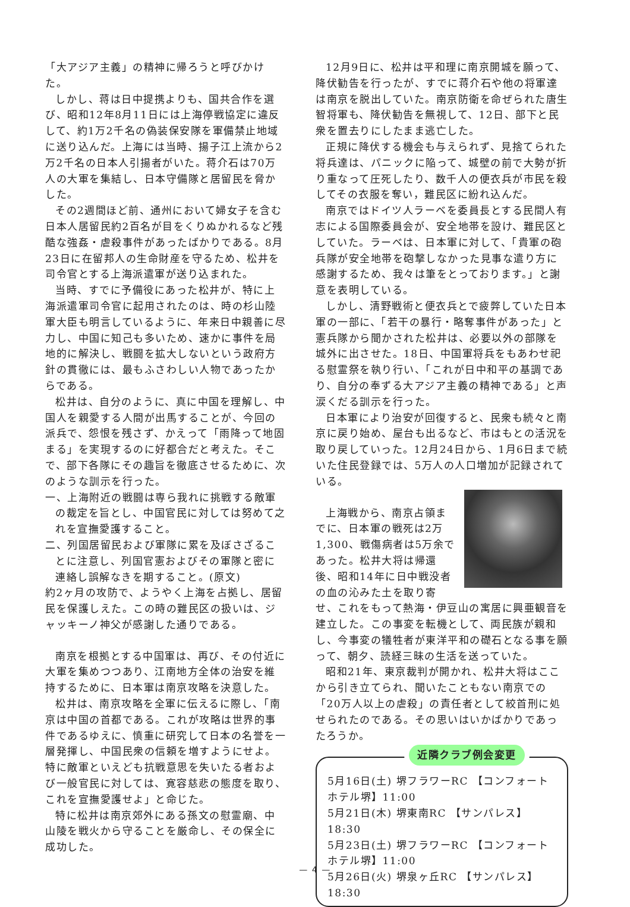「大アジア主義」の精神に帰ろうと呼びかけた。
しかし、蒋は日中提携よりも、国共合作を選び、昭和12年8月11日には上海停戦協定に違反して、約1万2千名の偽装保安隊を軍備禁止地域に送り込んだ。上海には当時、揚子江上流から2万2千名の日本人引揚者がいた。蒋介石は70万人の大軍を集結し、日本守備隊と居留民を脅かした。
その2週間ほど前、通州において婦女子を含む日本人居留民約2百名が目をくりぬかれるなど残酷な強姦・虐殺事件があったばかりである。8月23日に在留邦人の生命財産を守るため、松井を司令官とする上海派遣軍が送り込まれた。
当時、すでに予備役にあった松井が、特に上海派遣軍司令官に起用されたのは、時の杉山陸軍大臣も明言しているように、年来日中親善に尽力し、中国に知己も多いため、速かに事件を局地的に解決し、戦闘を拡大しないという政府方針の貫徹には、最もふさわしい人物であったからである。
松井は、自分のように、真に中国を理解し、中国人を親愛する人間が出馬することが、今回の派兵で、怨恨を残さず、かえって「雨降って地固まる」を実現するのに好都合だと考えた。そこで、部下各隊にその趣旨を徹底させるために、次のような訓示を行った。
一、上海附近の戦闘は専ら我れに挑戦する敵軍の裁定を旨とし、中国官民に対しては努めて之れを宣撫愛護すること。
二、列国居留民および軍隊に累を及ぼさざることに注意し、列国官憲およびその軍隊と密に連絡し誤解なきを期すること。(原文)
約2ヶ月の攻防で、ようやく上海を占拠し、居留民を保護しえた。この時の難民区の扱いは、ジャッキーノ神父が感謝した通りである。
南京を根拠とする中国軍は、再び、その付近に大軍を集めつつあり、江南地方全体の治安を維持するために、日本軍は南京攻略を決意した。
松井は、南京攻略を全軍に伝えるに際し、「南京は中国の首都である。これが攻略は世界的事件であるゆえに、慎重に研究して日本の名誉を一層発揮し、中国民衆の信頼を増すようにせよ。特に敵軍といえども抗戦意思を失いたる者および一般官民に対しては、寛容慈悲の態度を取り、これを宣撫愛護せよ」と命じた。
特に松井は南京郊外にある孫文の慰霊廟、中山陵を戦火から守ることを厳命し、その保全に成功した。
12月9日に、松井は平和理に南京開城を願って、降伏勧告を行ったが、すでに蒋介石や他の将軍達は南京を脱出していた。南京防衛を命ぜられた唐生智将軍も、降伏勧告を無視して、12日、部下と民衆を置去りにしたまま逃亡した。
正規に降伏する機会も与えられず、見捨てられた将兵達は、パニックに陥って、城壁の前で大勢が折り重なって圧死したり、数千人の便衣兵が市民を殺してその衣服を奪い，難民区に紛れ込んだ。
南京ではドイツ人ラーベを委員長とする民間人有志による国際委員会が、安全地帯を設け、難民区としていた。ラーベは、日本軍に対して、「貴軍の砲兵隊が安全地帯を砲撃しなかった見事な遣り方に感謝するため、我々は筆をとっております。」と謝意を表明している。
しかし、清野戦術と便衣兵とで疲弊していた日本軍の一部に、「若干の暴行・略奪事件があった」と憲兵隊から聞かされた松井は、必要以外の部隊を城外に出させた。18日、中国軍将兵をもあわせ祀る慰霊祭を執り行い、「これが日中和平の基調であり、自分の奉ずる大アジア主義の精神である」と声涙くだる訓示を行った。
日本軍により治安が回復すると、民衆も続々と南京に戻り始め、屋台も出るなど、市はもとの活況を取り戻していった。12月24日から、1月6日まで続いた住民登録では、5万人の人口増加が記録されている。
上海戦から、南京占領までに、日本軍の戦死は2万1,300、戦傷病者は5万余であった。松井大将は帰還後、昭和14年に日中戦没者の血の沁みた土を取り寄せ、これをもって熱海・伊豆山の寓居に興亜観音を建立した。この事変を転機として、両民族が親和し、今事変の犠牲者が東洋平和の礎石となる事を願って、朝夕、読経三昧の生活を送っていた。
昭和21年、東京裁判が開かれ、松井大将はここから引き立てられ、聞いたこともない南京での「20万人以上の虐殺」の責任者として絞首刑に処せられたのである。その思いはいかばかりであったろうか。
近隣クラブ例会変更
5月16日(土) 堺フラワーRC 【コンフォートホテル堺】11:00
5月21日(木) 堺東南RC 【サンパレス】18:30
5月23日(土) 堺フラワーRC 【コンフォートホテル堺】11:00
5月26日(火) 堺泉ヶ丘RC 【サンパレス】18:30
— 4 —